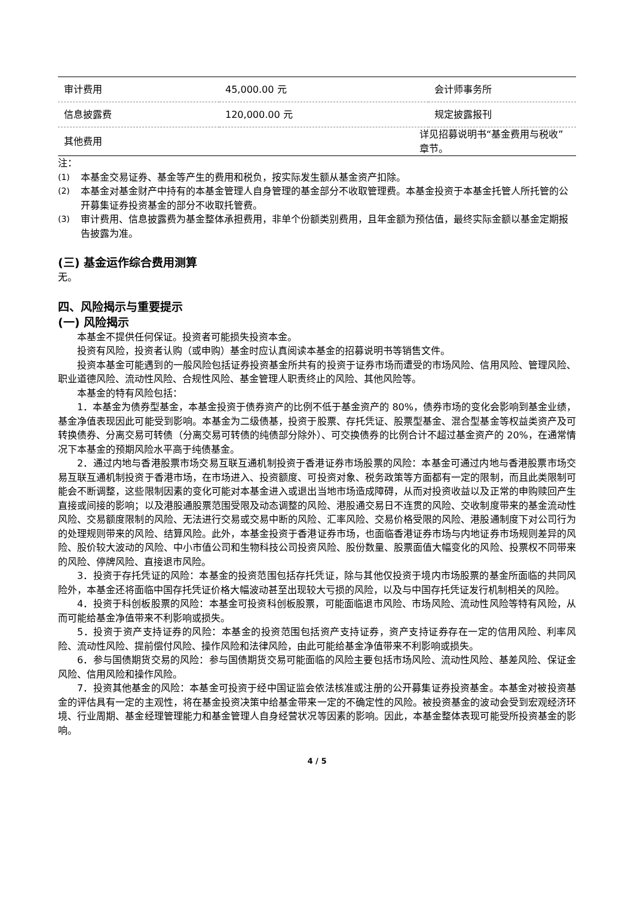| 审计费用 | 45,000.00 元 | 会计师事务所 |
| 信息披露费 | 120,000.00 元 | 规定披露报刊 |
| 其他费用 | 详见招募说明书“基金费用与税收”章节。 | |
注：
(1) 本基金交易证券、基金等产生的费用和税负，按实际发生额从基金资产扣除。
(2) 本基金对基金财产中持有的本基金管理人自身管理的基金部分不收取管理费。本基金投资于本基金托管人所托管的公开募集证券投资基金的部分不收取托管费。
(3) 审计费用、信息披露费为基金整体承担费用，非单个份额类别费用，且年金额为预估值，最终实际金额以基金定期报告披露为准。
(三) 基金运作综合费用测算
无。
四、风险揭示与重要提示
(一) 风险揭示
本基金不提供任何保证。投资者可能损失投资本金。
投资有风险，投资者认购（或申购）基金时应认真阅读本基金的招募说明书等销售文件。
投资本基金可能遇到的一般风险包括证券投资基金所共有的投资于证券市场而遭受的市场风险、信用风险、管理风险、职业道德风险、流动性风险、合规性风险、基金管理人职责终止的风险、其他风险等。
本基金的特有风险包括：
1．本基金为债券型基金，本基金投资于债券资产的比例不低于基金资产的 80%，债券市场的变化会影响到基金业绩，基金净值表现因此可能受到影响。本基金为二级债基，投资于股票、存托凭证、股票型基金、混合型基金等权益类资产及可转换债券、分离交易可转债（分离交易可转债的纯债部分除外）、可交换债券的比例合计不超过基金资产的 20%，在通常情况下本基金的预期风险水平高于纯债基金。
2．通过内地与香港股票市场交易互联互通机制投资于香港证券市场股票的风险：本基金可通过内地与香港股票市场交易互联互通机制投资于香港市场，在市场进入、投资额度、可投资对象、税务政策等方面都有一定的限制，而且此类限制可能会不断调整，这些限制因素的变化可能对本基金进入或退出当地市场造成障碍，从而对投资收益以及正常的申购赎回产生直接或间接的影响；以及港股通股票范围受限及动态调整的风险、港股通交易日不连贯的风险、交收制度带来的基金流动性风险、交易额度限制的风险、无法进行交易或交易中断的风险、汇率风险、交易价格受限的风险、港股通制度下对公司行为的处理规则带来的风险、结算风险。此外，本基金投资于香港证券市场，也面临香港证券市场与内地证券市场规则差异的风险、股价较大波动的风险、中小市值公司和生物科技公司投资风险、股份数量、股票面值大幅变化的风险、投票权不同带来的风险、停牌风险、直接退市风险。
3．投资于存托凭证的风险：本基金的投资范围包括存托凭证，除与其他仅投资于境内市场股票的基金所面临的共同风险外，本基金还将面临中国存托凭证价格大幅波动甚至出现较大亏损的风险，以及与中国存托凭证发行机制相关的风险。
4．投资于科创板股票的风险：本基金可投资科创板股票，可能面临退市风险、市场风险、流动性风险等特有风险，从而可能给基金净值带来不利影响或损失。
5．投资于资产支持证券的风险：本基金的投资范围包括资产支持证券，资产支持证券存在一定的信用风险、利率风险、流动性风险、提前偿付风险、操作风险和法律风险，由此可能给基金净值带来不利影响或损失。
6．参与国债期货交易的风险：参与国债期货交易可能面临的风险主要包括市场风险、流动性风险、基差风险、保证金风险、信用风险和操作风险。
7．投资其他基金的风险：本基金可投资于经中国证监会依法核准或注册的公开募集证券投资基金。本基金对被投资基金的评估具有一定的主观性，将在基金投资决策中给基金带来一定的不确定性的风险。被投资基金的波动会受到宏观经济环境、行业周期、基金经理管理能力和基金管理人自身经营状况等因素的影响。因此，本基金整体表现可能受所投资基金的影响。
4 / 5